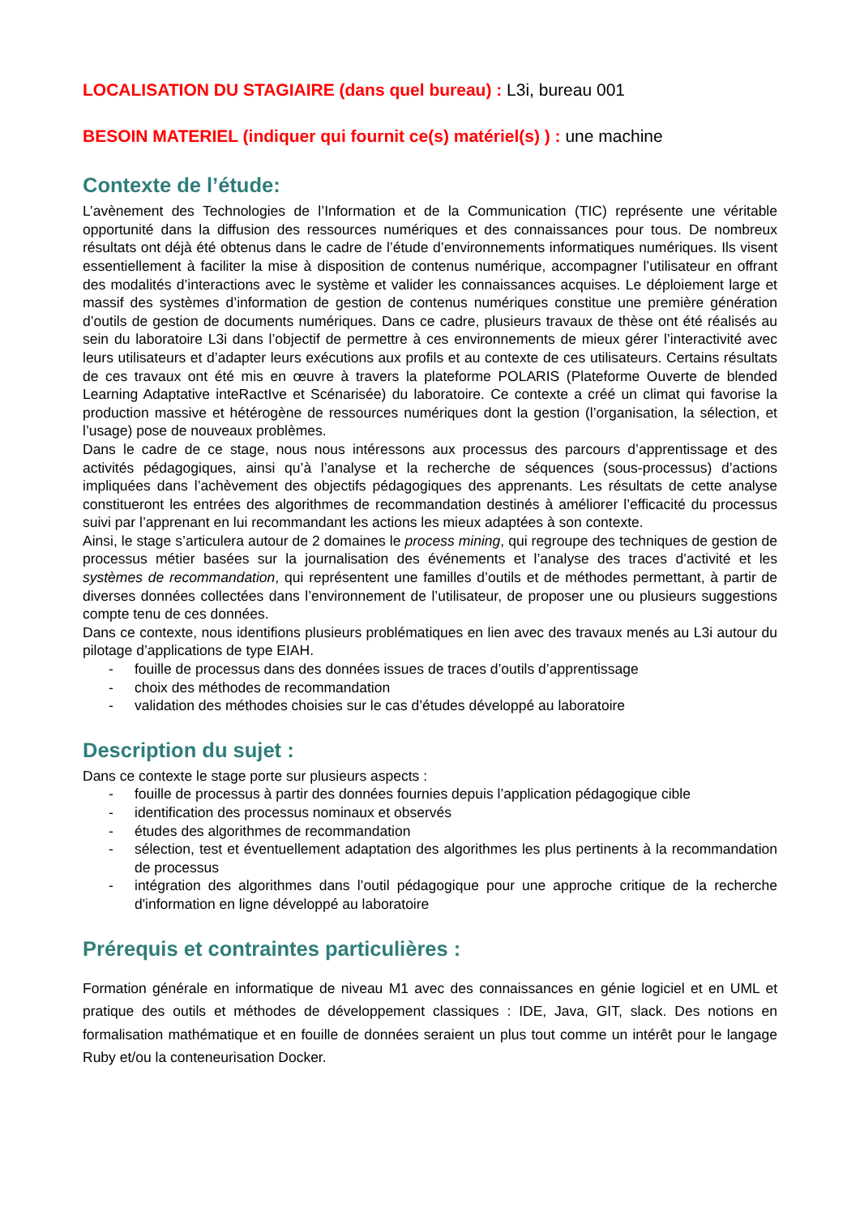LOCALISATION DU STAGIAIRE (dans quel bureau) : L3i, bureau 001
BESOIN MATERIEL (indiquer qui fournit ce(s) matériel(s) ) : une machine
Contexte de l’étude:
L’avènement des Technologies de l’Information et de la Communication (TIC) représente une véritable opportunité dans la diffusion des ressources numériques et des connaissances pour tous. De nombreux résultats ont déjà été obtenus dans le cadre de l’étude d’environnements informatiques numériques. Ils visent essentiellement à faciliter la mise à disposition de contenus numérique, accompagner l’utilisateur en offrant des modalités d’interactions avec le système et valider les connaissances acquises. Le déploiement large et massif des systèmes d’information de gestion de contenus numériques constitue une première génération d’outils de gestion de documents numériques. Dans ce cadre, plusieurs travaux de thèse ont été réalisés au sein du laboratoire L3i dans l’objectif de permettre à ces environnements de mieux gérer l’interactivité avec leurs utilisateurs et d’adapter leurs exécutions aux profils et au contexte de ces utilisateurs. Certains résultats de ces travaux ont été mis en œuvre à travers la plateforme POLARIS (Plateforme Ouverte de blended Learning Adaptative inteRactIve et Scénarisée) du laboratoire. Ce contexte a créé un climat qui favorise la production massive et hétérogène de ressources numériques dont la gestion (l’organisation, la sélection, et l’usage) pose de nouveaux problèmes.
Dans le cadre de ce stage, nous nous intéressons aux processus des parcours d’apprentissage et des activités pédagogiques, ainsi qu’à l’analyse et la recherche de séquences (sous-processus) d’actions impliquées dans l’achèvement des objectifs pédagogiques des apprenants. Les résultats de cette analyse constitueront les entrées des algorithmes de recommandation destinés à améliorer l’efficacité du processus suivi par l’apprenant en lui recommandant les actions les mieux adaptées à son contexte.
Ainsi, le stage s’articulera autour de 2 domaines le process mining, qui regroupe des techniques de gestion de processus métier basées sur la journalisation des événements et l’analyse des traces d’activité et les systèmes de recommandation, qui représentent une familles d’outils et de méthodes permettant, à partir de diverses données collectées dans l’environnement de l’utilisateur, de proposer une ou plusieurs suggestions compte tenu de ces données.
Dans ce contexte, nous identifions plusieurs problématiques en lien avec des travaux menés au L3i autour du pilotage d’applications de type EIAH.
- fouille de processus dans des données issues de traces d’outils d’apprentissage
- choix des méthodes de recommandation
- validation des méthodes choisies sur le cas d’études développé au laboratoire
Description du sujet :
Dans ce contexte le stage porte sur plusieurs aspects :
- fouille de processus à partir des données fournies depuis l’application pédagogique cible
- identification des processus nominaux et observés
- études des algorithmes de recommandation
- sélection, test et éventuellement adaptation des algorithmes les plus pertinents à la recommandation de processus
- intégration des algorithmes dans l’outil pédagogique pour une approche critique de la recherche d'information en ligne développé au laboratoire
Prérequis et contraintes particulières :
Formation générale en informatique de niveau M1 avec des connaissances en génie logiciel et en UML et pratique des outils et méthodes de développement classiques : IDE, Java, GIT, slack. Des notions en formalisation mathématique et en fouille de données seraient un plus tout comme un intérêt pour le langage Ruby et/ou la conteneurisation Docker.